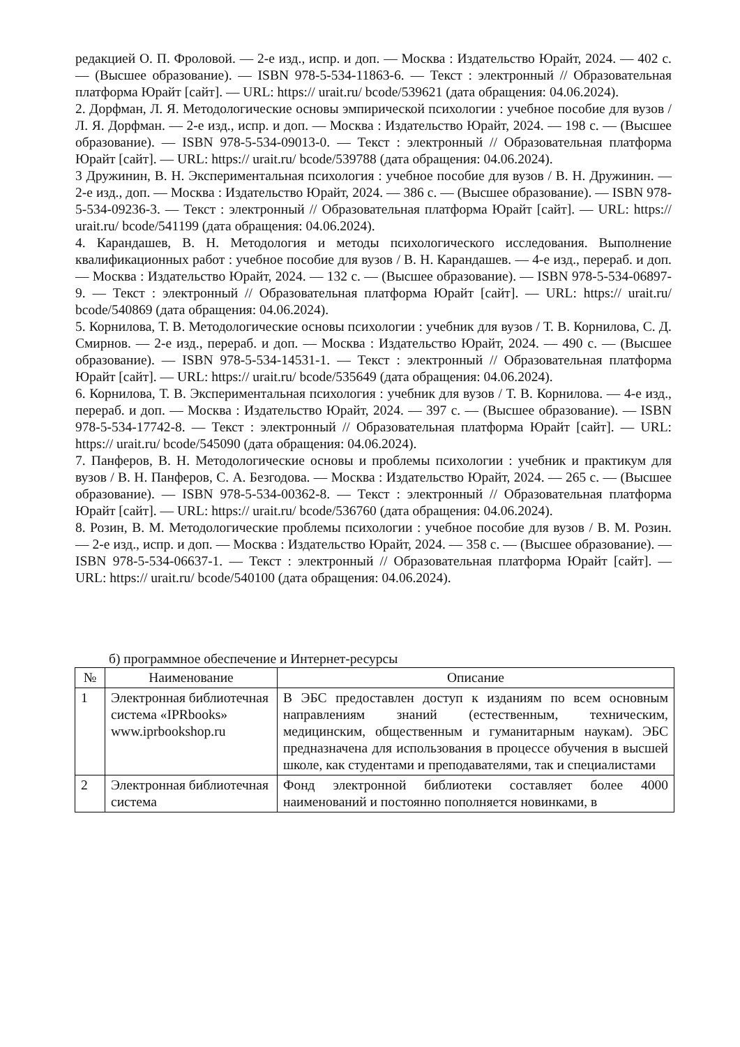редакцией О. П. Фроловой. — 2-е изд., испр. и доп. — Москва : Издательство Юрайт, 2024. — 402 с. — (Высшее образование). — ISBN 978-5-534-11863-6. — Текст : электронный // Образовательная платформа Юрайт [сайт]. — URL: https:// urait.ru/ bcode/539621 (дата обращения: 04.06.2024).
2. Дорфман, Л. Я. Методологические основы эмпирической психологии : учебное пособие для вузов / Л. Я. Дорфман. — 2-е изд., испр. и доп. — Москва : Издательство Юрайт, 2024. — 198 с. — (Высшее образование). — ISBN 978-5-534-09013-0. — Текст : электронный // Образовательная платформа Юрайт [сайт]. — URL: https:// urait.ru/ bcode/539788 (дата обращения: 04.06.2024).
3 Дружинин, В. Н. Экспериментальная психология : учебное пособие для вузов / В. Н. Дружинин. — 2-е изд., доп. — Москва : Издательство Юрайт, 2024. — 386 с. — (Высшее образование). — ISBN 978-5-534-09236-3. — Текст : электронный // Образовательная платформа Юрайт [сайт]. — URL: https:// urait.ru/ bcode/541199 (дата обращения: 04.06.2024).
4. Карандашев, В. Н. Методология и методы психологического исследования. Выполнение квалификационных работ : учебное пособие для вузов / В. Н. Карандашев. — 4-е изд., перераб. и доп. — Москва : Издательство Юрайт, 2024. — 132 с. — (Высшее образование). — ISBN 978-5-534-06897-9. — Текст : электронный // Образовательная платформа Юрайт [сайт]. — URL: https:// urait.ru/ bcode/540869 (дата обращения: 04.06.2024).
5. Корнилова, Т. В. Методологические основы психологии : учебник для вузов / Т. В. Корнилова, С. Д. Смирнов. — 2-е изд., перераб. и доп. — Москва : Издательство Юрайт, 2024. — 490 с. — (Высшее образование). — ISBN 978-5-534-14531-1. — Текст : электронный // Образовательная платформа Юрайт [сайт]. — URL: https:// urait.ru/ bcode/535649 (дата обращения: 04.06.2024).
6. Корнилова, Т. В. Экспериментальная психология : учебник для вузов / Т. В. Корнилова. — 4-е изд., перераб. и доп. — Москва : Издательство Юрайт, 2024. — 397 с. — (Высшее образование). — ISBN 978-5-534-17742-8. — Текст : электронный // Образовательная платформа Юрайт [сайт]. — URL: https:// urait.ru/ bcode/545090 (дата обращения: 04.06.2024).
7. Панферов, В. Н. Методологические основы и проблемы психологии : учебник и практикум для вузов / В. Н. Панферов, С. А. Безгодова. — Москва : Издательство Юрайт, 2024. — 265 с. — (Высшее образование). — ISBN 978-5-534-00362-8. — Текст : электронный // Образовательная платформа Юрайт [сайт]. — URL: https:// urait.ru/ bcode/536760 (дата обращения: 04.06.2024).
8. Розин, В. М. Методологические проблемы психологии : учебное пособие для вузов / В. М. Розин. — 2-е изд., испр. и доп. — Москва : Издательство Юрайт, 2024. — 358 с. — (Высшее образование). — ISBN 978-5-534-06637-1. — Текст : электронный // Образовательная платформа Юрайт [сайт]. — URL: https:// urait.ru/ bcode/540100 (дата обращения: 04.06.2024).
б) программное обеспечение и Интернет-ресурсы
| № | Наименование | Описание |
| --- | --- | --- |
| 1 | Электронная библиотечная система «IPRbooks» www.iprbookshop.ru | В ЭБС предоставлен доступ к изданиям по всем основным направлениям знаний (естественным, техническим, медицинским, общественным и гуманитарным наукам). ЭБС предназначена для использования в процессе обучения в высшей школе, как студентами и преподавателями, так и специалистами |
| 2 | Электронная библиотечная система | Фонд электронной библиотеки составляет более 4000 наименований и постоянно пополняется новинками, в |